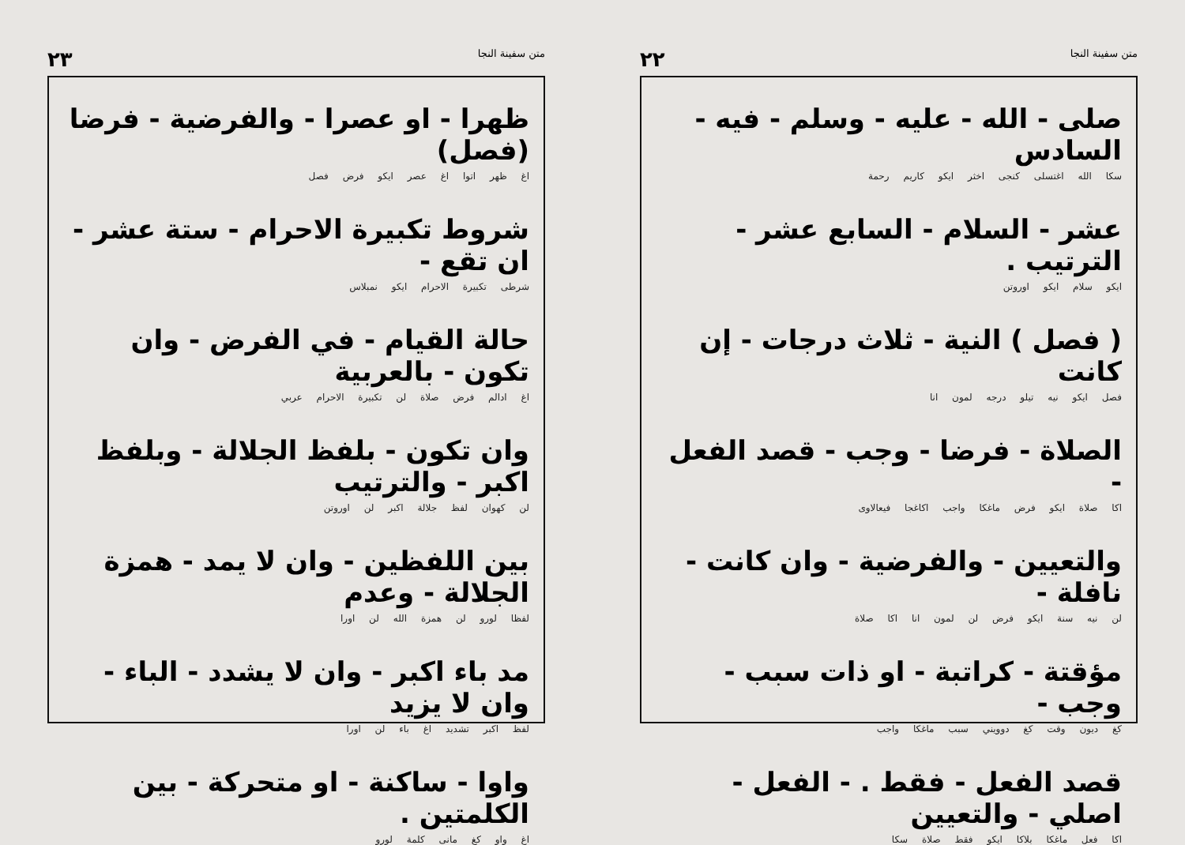متن سفينة النجا ٢٢
صلى - الله - عليه - وسلم - فيه - السادس
سكا الله اغتسلى كنجى اخثر ايكو كاريم رحمة
عشر - السلام - السابع عشر - الترتيب .
ايكو سلام ايكو اوروتن
( فصل ) النية - ثلاث درجات - إن كانت
فصل ايكو نيه تيلو درجه لمون انا
الصلاة - فرضا - وجب - قصد الفعل -
اكا صلاة ايكو فرض ماغكا واجب اكاغجا فيعالاوى
والتعيين - والفرضية - وان كانت - نافلة -
لن نيه سنة ايكو فرض لن لمون انا اكا صلاة
مؤقتة - كراتبة - او ذات سبب - وجب -
كغ ديون وقت كغ دوويني سبب ماغكا واجب
قصد الفعل - فقط . - الفعل - اصلي - والتعيين
اكا فعل ماغكا بلاكا ايكو فقط صلاة سكا
متن سفينة النجا ٢٣
ظهرا - او عصرا - والفرضية - فرضا (فصل)
اغ ظهر اتوا اغ عصر ايكو فرض فصل
شروط تكبيرة الاحرام - ستة عشر - ان تقع -
شرطى تكبيرة الاحرام ايكو نمبلاس
حالة القيام - في الفرض - وان تكون - بالعربية
اغ ادالم فرض صلاة لن تكبيرة الاحرام عربي
وان تكون - بلفظ الجلالة - وبلفظ اكبر - والترتيب
لن كهوان لفظ جلالة اكبر لن اوروتن
بين اللفظين - وان لا يمد - همزة الجلالة - وعدم
لفظا لورو لن همزة الله لن اورا
مد باء اكبر - وان لا يشدد - الباء - وان لا يزيد
لفظ اكبر تشديد اغ باء لن اورا
واوا - ساكنة - او متحركة - بين الكلمتين .
اغ واو كغ مانى كلمة لورو